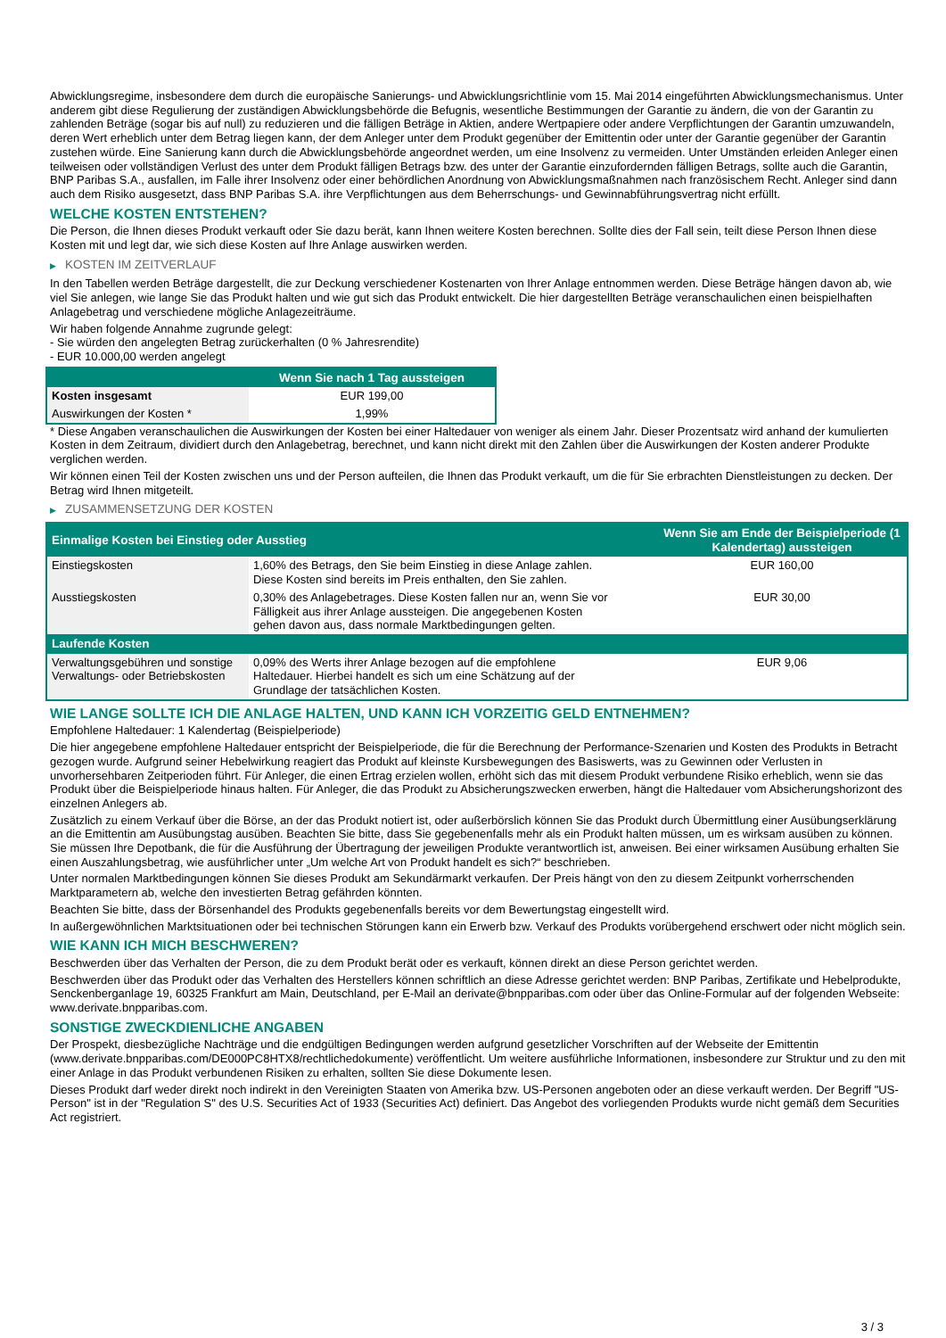Abwicklungsregime, insbesondere dem durch die europäische Sanierungs- und Abwicklungsrichtlinie vom 15. Mai 2014 eingeführten Abwicklungsmechanismus. Unter anderem gibt diese Regulierung der zuständigen Abwicklungsbehörde die Befugnis, wesentliche Bestimmungen der Garantie zu ändern, die von der Garantin zu zahlenden Beträge (sogar bis auf null) zu reduzieren und die fälligen Beträge in Aktien, andere Wertpapiere oder andere Verpflichtungen der Garantin umzuwandeln, deren Wert erheblich unter dem Betrag liegen kann, der dem Anleger unter dem Produkt gegenüber der Emittentin oder unter der Garantie gegenüber der Garantin zustehen würde. Eine Sanierung kann durch die Abwicklungsbehörde angeordnet werden, um eine Insolvenz zu vermeiden. Unter Umständen erleiden Anleger einen teilweisen oder vollständigen Verlust des unter dem Produkt fälligen Betrags bzw. des unter der Garantie einzufordernden fälligen Betrags, sollte auch die Garantin, BNP Paribas S.A., ausfallen, im Falle ihrer Insolvenz oder einer behördlichen Anordnung von Abwicklungsmaßnahmen nach französischem Recht. Anleger sind dann auch dem Risiko ausgesetzt, dass BNP Paribas S.A. ihre Verpflichtungen aus dem Beherrschungs- und Gewinnabführungsvertrag nicht erfüllt.
WELCHE KOSTEN ENTSTEHEN?
Die Person, die Ihnen dieses Produkt verkauft oder Sie dazu berät, kann Ihnen weitere Kosten berechnen. Sollte dies der Fall sein, teilt diese Person Ihnen diese Kosten mit und legt dar, wie sich diese Kosten auf Ihre Anlage auswirken werden.
▶ KOSTEN IM ZEITVERLAUF
In den Tabellen werden Beträge dargestellt, die zur Deckung verschiedener Kostenarten von Ihrer Anlage entnommen werden. Diese Beträge hängen davon ab, wie viel Sie anlegen, wie lange Sie das Produkt halten und wie gut sich das Produkt entwickelt. Die hier dargestellten Beträge veranschaulichen einen beispielhaften Anlagebetrag und verschiedene mögliche Anlagezeiträume.
Wir haben folgende Annahme zugrunde gelegt:
- Sie würden den angelegten Betrag zurückerhalten (0 % Jahresrendite)
- EUR 10.000,00 werden angelegt
| | Wenn Sie nach 1 Tag aussteigen |
| --- | --- |
| Kosten insgesamt | EUR 199,00 |
| Auswirkungen der Kosten * | 1,99% |
* Diese Angaben veranschaulichen die Auswirkungen der Kosten bei einer Haltedauer von weniger als einem Jahr. Dieser Prozentsatz wird anhand der kumulierten Kosten in dem Zeitraum, dividiert durch den Anlagebetrag, berechnet, und kann nicht direkt mit den Zahlen über die Auswirkungen der Kosten anderer Produkte verglichen werden.
Wir können einen Teil der Kosten zwischen uns und der Person aufteilen, die Ihnen das Produkt verkauft, um die für Sie erbrachten Dienstleistungen zu decken. Der Betrag wird Ihnen mitgeteilt.
▶ ZUSAMMENSETZUNG DER KOSTEN
| Einmalige Kosten bei Einstieg oder Ausstieg | | Wenn Sie am Ende der Beispielperiode (1 Kalendertag) aussteigen |
| --- | --- | --- |
| Einstiegskosten | 1,60% des Betrags, den Sie beim Einstieg in diese Anlage zahlen. Diese Kosten sind bereits im Preis enthalten, den Sie zahlen. | EUR 160,00 |
| Ausstiegskosten | 0,30% des Anlagebetrages. Diese Kosten fallen nur an, wenn Sie vor Fälligkeit aus ihrer Anlage aussteigen. Die angegebenen Kosten gehen davon aus, dass normale Marktbedingungen gelten. | EUR 30,00 |
| Laufende Kosten | | |
| Verwaltungsgebühren und sonstige Verwaltungs- oder Betriebskosten | 0,09% des Werts ihrer Anlage bezogen auf die empfohlene Haltedauer. Hierbei handelt es sich um eine Schätzung auf der Grundlage der tatsächlichen Kosten. | EUR 9,06 |
WIE LANGE SOLLTE ICH DIE ANLAGE HALTEN, UND KANN ICH VORZEITIG GELD ENTNEHMEN?
Empfohlene Haltedauer: 1 Kalendertag (Beispielperiode)
Die hier angegebene empfohlene Haltedauer entspricht der Beispielperiode, die für die Berechnung der Performance-Szenarien und Kosten des Produkts in Betracht gezogen wurde. Aufgrund seiner Hebelwirkung reagiert das Produkt auf kleinste Kursbewegungen des Basiswerts, was zu Gewinnen oder Verlusten in unvorhersehbaren Zeitperioden führt. Für Anleger, die einen Ertrag erzielen wollen, erhöht sich das mit diesem Produkt verbundene Risiko erheblich, wenn sie das Produkt über die Beispielperiode hinaus halten. Für Anleger, die das Produkt zu Absicherungszwecken erwerben, hängt die Haltedauer vom Absicherungshorizont des einzelnen Anlegers ab.
Zusätzlich zu einem Verkauf über die Börse, an der das Produkt notiert ist, oder außerbörslich können Sie das Produkt durch Übermittlung einer Ausübungserklärung an die Emittentin am Ausübungstag ausüben. Beachten Sie bitte, dass Sie gegebenenfalls mehr als ein Produkt halten müssen, um es wirksam ausüben zu können. Sie müssen Ihre Depotbank, die für die Ausführung der Übertragung der jeweiligen Produkte verantwortlich ist, anweisen. Bei einer wirksamen Ausübung erhalten Sie einen Auszahlungsbetrag, wie ausführlicher unter „Um welche Art von Produkt handelt es sich?“ beschrieben.
Unter normalen Marktbedingungen können Sie dieses Produkt am Sekundärmarkt verkaufen. Der Preis hängt von den zu diesem Zeitpunkt vorherrschenden Marktparametern ab, welche den investierten Betrag gefährden könnten.
Beachten Sie bitte, dass der Börsenhandel des Produkts gegebenenfalls bereits vor dem Bewertungstag eingestellt wird.
In außergewöhnlichen Marktsituationen oder bei technischen Störungen kann ein Erwerb bzw. Verkauf des Produkts vorübergehend erschwert oder nicht möglich sein.
WIE KANN ICH MICH BESCHWEREN?
Beschwerden über das Verhalten der Person, die zu dem Produkt berät oder es verkauft, können direkt an diese Person gerichtet werden.
Beschwerden über das Produkt oder das Verhalten des Herstellers können schriftlich an diese Adresse gerichtet werden: BNP Paribas, Zertifikate und Hebelprodukte, Senckenberganlage 19, 60325 Frankfurt am Main, Deutschland, per E-Mail an derivate@bnpparibas.com oder über das Online-Formular auf der folgenden Webseite: www.derivate.bnpparibas.com.
SONSTIGE ZWECKDIENLICHE ANGABEN
Der Prospekt, diesbezügliche Nachträge und die endgültigen Bedingungen werden aufgrund gesetzlicher Vorschriften auf der Webseite der Emittentin (www.derivate.bnpparibas.com/DE000PC8HTX8/rechtlichedokumente) veröffentlicht. Um weitere ausführliche Informationen, insbesondere zur Struktur und zu den mit einer Anlage in das Produkt verbundenen Risiken zu erhalten, sollten Sie diese Dokumente lesen.
Dieses Produkt darf weder direkt noch indirekt in den Vereinigten Staaten von Amerika bzw. US-Personen angeboten oder an diese verkauft werden. Der Begriff "US-Person" ist in der "Regulation S" des U.S. Securities Act of 1933 (Securities Act) definiert. Das Angebot des vorliegenden Produkts wurde nicht gemäß dem Securities Act registriert.
3 / 3